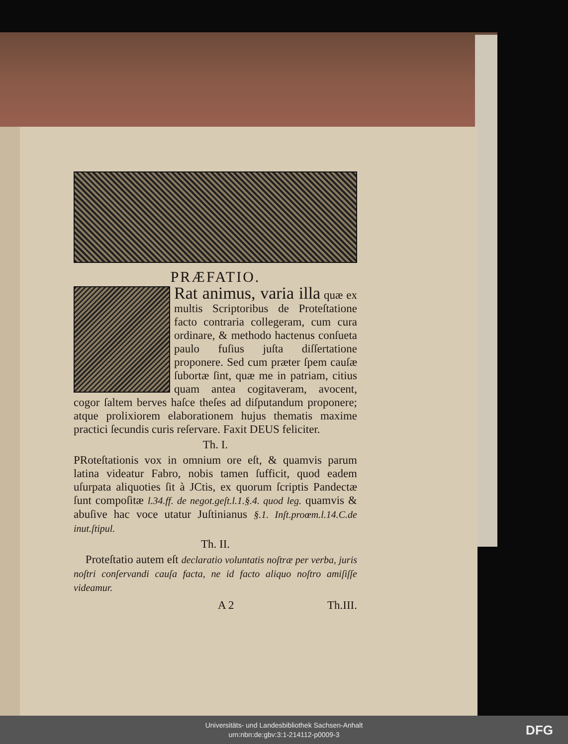PRÆFATIO.
Rat animus, varia illa quæ ex multis Scriptoribus de Proteſtatione facto contraria collegeram, cum cura ordinare, & methodo hactenus conſueta paulo fuſius juſta diſſertatione proponere. Sed cum præter ſpem cauſæ ſubortæ ſint, quæ me in patriam, citius quam antea cogitaveram, avocent, cogor ſaltem berves haſce theſes ad diſputandum proponere; atque prolixiorem elaborationem hujus thematis maxime practici ſecundis curis reſervare. Faxit DEUS feliciter.
Th. I.
PRoteſtationis vox in omnium ore eſt, & quamvis parum latina videatur Fabro, nobis tamen ſufficit, quod eadem uſurpata aliquoties ſit à JCtis, ex quorum ſcriptis Pandectæ ſunt compoſitæ l.34.ff. de negot.geſt.l.1.§.4. quod leg. quamvis & abuſive hac voce utatur Juſtinianus §.1. Inſt.proœm.l.14.C.de inut.ſtipul.
Th. II.
Proteſtatio autem eſt declaratio voluntatis noſtræ per verba, juris noſtri conſervandi cauſa facta, ne id facto aliquo noſtro amiſiſſe videamur.
A 2 Th.III.
Universitäts- und Landesbibliothek Sachsen-Anhalt
urn:nbn:de:gbv:3:1-214112-p0009-3
DFG